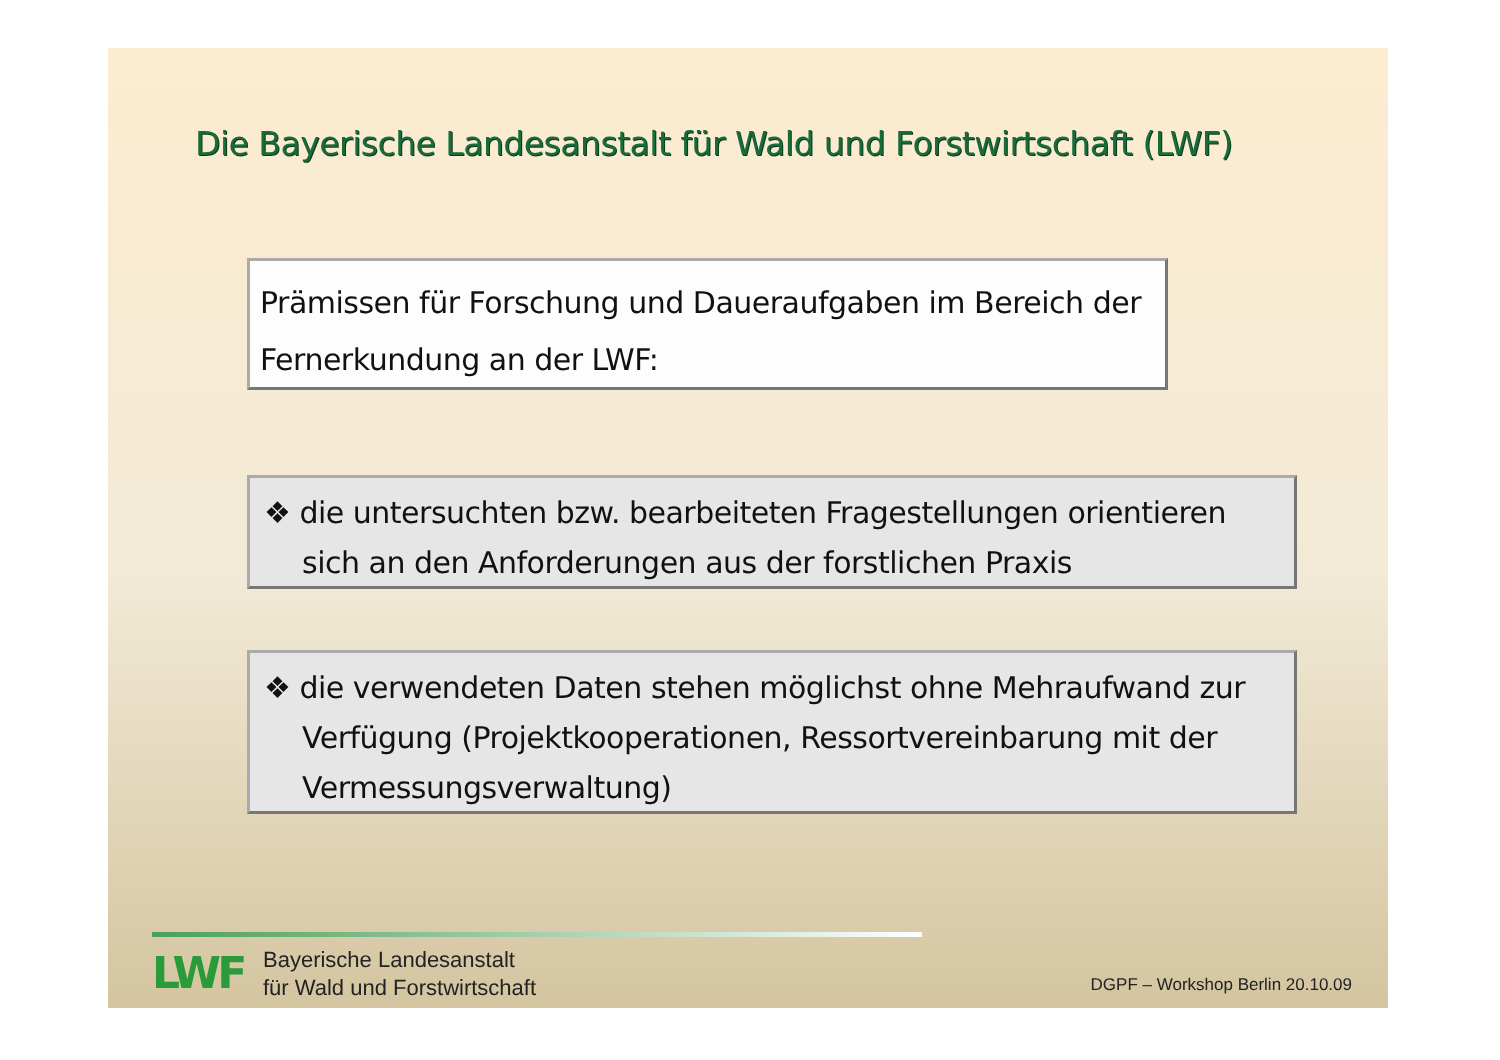Die Bayerische Landesanstalt für Wald und Forstwirtschaft (LWF)
Prämissen für Forschung und Daueraufgaben im Bereich der Fernerkundung an der LWF:
❖ die untersuchten bzw. bearbeiteten Fragestellungen orientieren sich an den Anforderungen aus der forstlichen Praxis
❖ die verwendeten Daten stehen möglichst ohne Mehraufwand zur Verfügung (Projektkooperationen, Ressortvereinbarung mit der Vermessungsverwaltung)
LWF
Bayerische Landesanstalt
für Wald und Forstwirtschaft
DGPF – Workshop Berlin 20.10.09